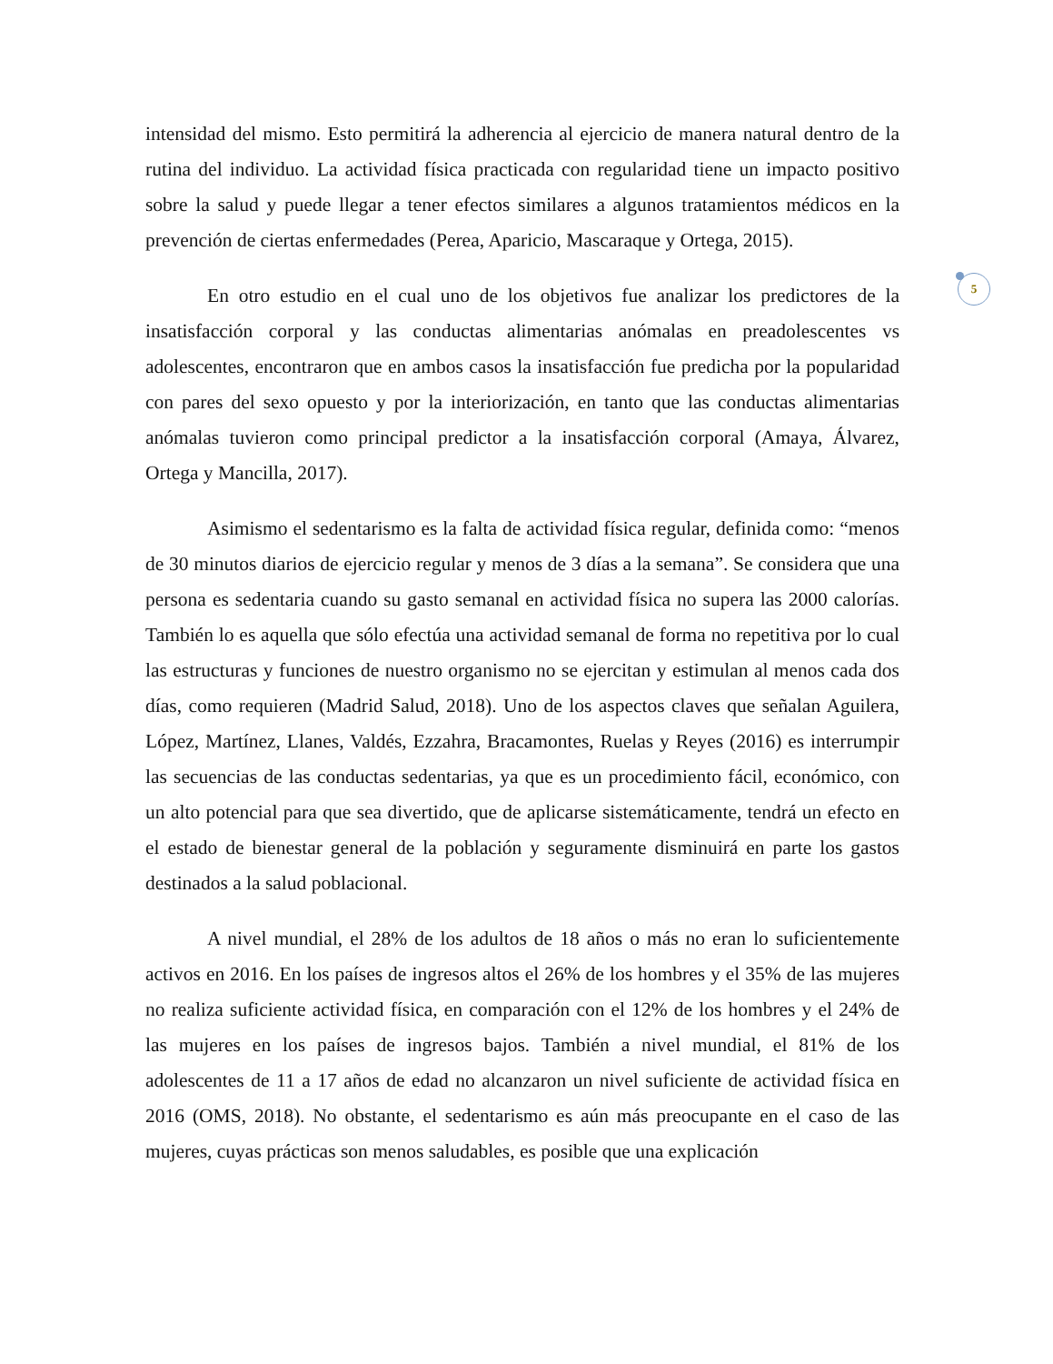5
intensidad del mismo. Esto permitirá la adherencia al ejercicio de manera natural dentro de la rutina del individuo. La actividad física practicada con regularidad tiene un impacto positivo sobre la salud y puede llegar a tener efectos similares a algunos tratamientos médicos en la prevención de ciertas enfermedades (Perea, Aparicio, Mascaraque y Ortega, 2015).
En otro estudio en el cual uno de los objetivos fue analizar los predictores de la insatisfacción corporal y las conductas alimentarias anómalas en preadolescentes vs adolescentes, encontraron que en ambos casos la insatisfacción fue predicha por la popularidad con pares del sexo opuesto y por la interiorización, en tanto que las conductas alimentarias anómalas tuvieron como principal predictor a la insatisfacción corporal (Amaya, Álvarez, Ortega y Mancilla, 2017).
Asimismo el sedentarismo es la falta de actividad física regular, definida como: “menos de 30 minutos diarios de ejercicio regular y menos de 3 días a la semana”. Se considera que una persona es sedentaria cuando su gasto semanal en actividad física no supera las 2000 calorías. También lo es aquella que sólo efectúa una actividad semanal de forma no repetitiva por lo cual las estructuras y funciones de nuestro organismo no se ejercitan y estimulan al menos cada dos días, como requieren (Madrid Salud, 2018). Uno de los aspectos claves que señalan Aguilera, López, Martínez, Llanes, Valdés, Ezzahra, Bracamontes, Ruelas y Reyes (2016) es interrumpir las secuencias de las conductas sedentarias, ya que es un procedimiento fácil, económico, con un alto potencial para que sea divertido, que de aplicarse sistemáticamente, tendrá un efecto en el estado de bienestar general de la población y seguramente disminuirá en parte los gastos destinados a la salud poblacional.
A nivel mundial, el 28% de los adultos de 18 años o más no eran lo suficientemente activos en 2016. En los países de ingresos altos el 26% de los hombres y el 35% de las mujeres no realiza suficiente actividad física, en comparación con el 12% de los hombres y el 24% de las mujeres en los países de ingresos bajos. También a nivel mundial, el 81% de los adolescentes de 11 a 17 años de edad no alcanzaron un nivel suficiente de actividad física en 2016 (OMS, 2018). No obstante, el sedentarismo es aún más preocupante en el caso de las mujeres, cuyas prácticas son menos saludables, es posible que una explicación